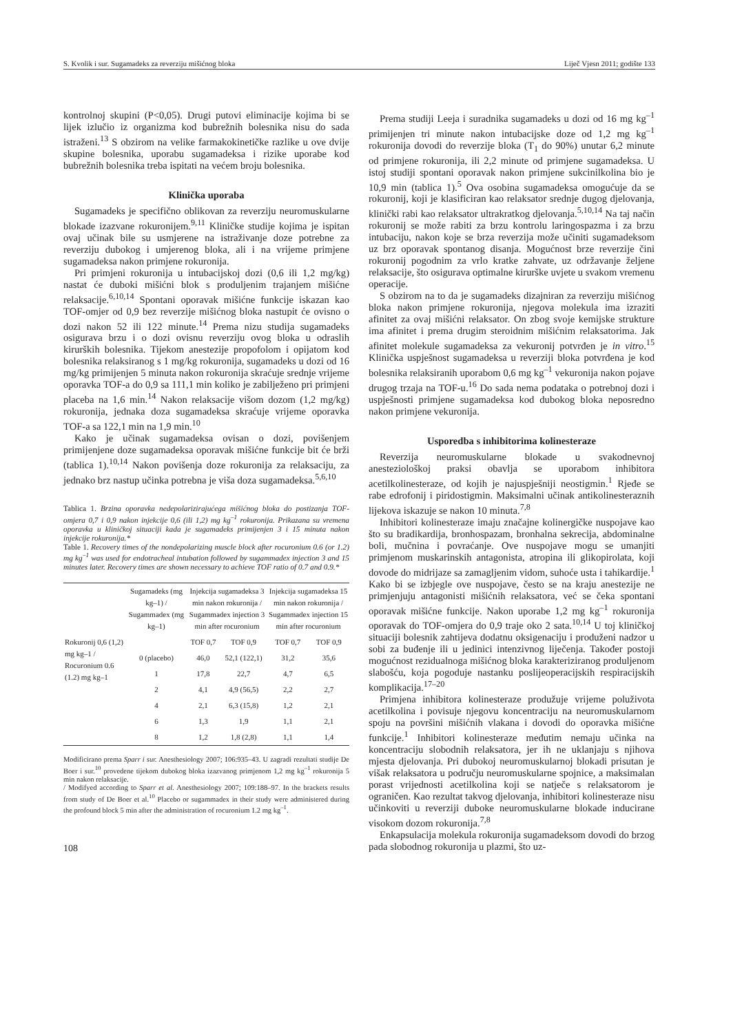S. Kvolik i sur. Sugamadeks za reverziju mišićnog bloka Liječ Vjesn 2011; godište 133
kontrolnoj skupini (P<0,05). Drugi putovi eliminacije kojima bi se lijek izlučio iz organizma kod bubrežnih bolesnika nisu do sada istraženi.<sup>13</sup> S obzirom na velike farmakokinetičke razlike u ove dvije skupine bolesnika, uporabu sugamadeksa i rizike uporabe kod bubrežnih bolesnika treba ispitati na većem broju bolesnika.
Klinička uporaba
Sugamadeks je specifično oblikovan za reverziju neuromuskularne blokade izazvane rokuronijem.<sup>9,11</sup> Kliničke studije kojima je ispitan ovaj učinak bile su usmjerene na istraživanje doze potrebne za reverziju dubokog i umjerenog bloka, ali i na vrijeme primjene sugamadeksa nakon primjene rokuronija.
Pri primjeni rokuronija u intubacijskoj dozi (0,6 ili 1,2 mg/kg) nastat će duboki mišićni blok s produljenim trajanjem mišićne relaksacije.<sup>6,10,14</sup> Spontani oporavak mišićne funkcije iskazan kao TOF-omjer od 0,9 bez reverzije mišićnog bloka nastupit će ovisno o dozi nakon 52 ili 122 minute.<sup>14</sup> Prema nizu studija sugamadeks osigurava brzu i o dozi ovisnu reverziju ovog bloka u odraslih kirurških bolesnika. Tijekom anestezije propofolom i opijatom kod bolesnika relaksiranog s 1 mg/kg rokuronija, sugamadeks u dozi od 16 mg/kg primijenjen 5 minuta nakon rokuronija skraćuje srednje vrijeme oporavka TOF-a do 0,9 sa 111,1 min koliko je zabilježeno pri primjeni placeba na 1,6 min.<sup>14</sup> Nakon relaksacije višom dozom (1,2 mg/kg) rokuronija, jednaka doza sugamadeksa skraćuje vrijeme oporavka TOF-a sa 122,1 min na 1,9 min.<sup>10</sup>
Kako je učinak sugamadeksa ovisan o dozi, povišenjem primijenjene doze sugamadeksa oporavak mišićne funkcije bit će brži (tablica 1).<sup>10,14</sup> Nakon povišenja doze rokuronija za relaksaciju, za jednako brz nastup učinka potrebna je viša doza sugamadeksa.<sup>5,6,10</sup>
Tablica 1. Brzina oporavka nedepolarizirajućega mišićnog bloka do postizanja TOF-omjera 0,7 i 0,9 nakon injekcije 0,6 (ili 1,2) mg kg<sup>–1</sup> rokuronija. Prikazana su vremena oporavka u kliničkoj situaciji kada je sugamadeks primijenjen 3 i 15 minuta nakon injekcije rokuronija.*
Table 1. Recovery times of the nondepolarizing muscle block after rocuronium 0.6 (or 1.2) mg kg<sup>–1</sup> was used for endotracheal intubation followed by sugammadex injection 3 and 15 minutes later. Recovery times are shown necessary to achieve TOF ratio of 0.7 and 0.9.*
| | Sugamadeks (mg kg–1) / Sugammadex (mg kg–1) | Injekcija sugamadeksa 3 min nakon rokuronija / Sugammadex injection 3 min after rocuronium | | Injekcija sugamadeksa 15 min nakon rokuronija / Sugammadex injection 15 min after rocuronium | |
| --- | --- | --- | --- | --- | --- |
| Rokuronij 0,6 (1,2) mg kg–1 / Rocuronium 0.6 (1.2) mg kg–1 | | TOF 0,7 | TOF 0,9 | TOF 0,7 | TOF 0,9 |
| | 0 (placebo) | 46,0 | 52,1 (122,1) | 31,2 | 35,6 |
| | 1 | 17,8 | 22,7 | 4,7 | 6,5 |
| | 2 | 4,1 | 4,9 (56,5) | 2,2 | 2,7 |
| | 4 | 2,1 | 6,3 (15,8) | 1,2 | 2,1 |
| | 6 | 1,3 | 1,9 | 1,1 | 2,1 |
| | 8 | 1,2 | 1,8 (2,8) | 1,1 | 1,4 |
Modificirano prema Sparr i sur. Anesthesiology 2007; 106:935–43. U zagradi rezultati studije De Boer i sur.<sup>10</sup> provedene tijekom dubokog bloka izazvanog primjenom 1,2 mg kg<sup>–1</sup> rokuronija 5 min nakon relaksacije.
/ Modifyed according to Sparr et al. Anesthesiology 2007; 109:188–97. In the brackets results from study of De Boer et al.<sup>10</sup> Placebo or sugammadex in their study were administered during the profound block 5 min after the administration of rocuronium 1.2 mg kg<sup>–1</sup>.
108
Prema studiji Leeja i suradnika sugamadeks u dozi od 16 mg kg<sup>–1</sup> primijenjen tri minute nakon intubacijske doze od 1,2 mg kg<sup>–1</sup> rokuronija dovodi do reverzije bloka (T<sub>1</sub> do 90%) unutar 6,2 minute od primjene rokuronija, ili 2,2 minute od primjene sugamadeksa. U istoj studiji spontani oporavak nakon primjene sukcinilkolina bio je 10,9 min (tablica 1).<sup>5</sup> Ova osobina sugamadeksa omogućuje da se rokuronij, koji je klasificiran kao relaksator srednje dugog djelovanja, klinički rabi kao relaksator ultrakratkog djelovanja.<sup>5,10,14</sup> Na taj način rokuronij se može rabiti za brzu kontrolu laringospazma i za brzu intubaciju, nakon koje se brza reverzija može učiniti sugamadeksom uz brz oporavak spontanog disanja. Mogućnost brze reverzije čini rokuronij pogodnim za vrlo kratke zahvate, uz održavanje željene relaksacije, što osigurava optimalne kirurške uvjete u svakom vremenu operacije.
S obzirom na to da je sugamadeks dizajniran za reverziju mišićnog bloka nakon primjene rokuronija, njegova molekula ima izraziti afinitet za ovaj mišićni relaksator. On zbog svoje kemijske strukture ima afinitet i prema drugim steroidnim mišićnim relaksatorima. Jak afinitet molekule sugamadeksa za vekuronij potvrđen je in vitro.<sup>15</sup> Klinička uspješnost sugamadeksa u reverziji bloka potvrđena je kod bolesnika relaksiranih uporabom 0,6 mg kg<sup>–1</sup> vekuronija nakon pojave drugog trzaja na TOF-u.<sup>16</sup> Do sada nema podataka o potrebnoj dozi i uspješnosti primjene sugamadeksa kod dubokog bloka neposredno nakon primjene vekuronija.
Usporedba s inhibitorima kolinesteraze
Reverzija neuromuskularne blokade u svakodnevnoj anesteziološkoj praksi obavlja se uporabom inhibitora acetilkolinesteraze, od kojih je najuspješniji neostigmin.<sup>1</sup> Rjeđe se rabe edrofonij i piridostigmin. Maksimalni učinak antikolinesteraznih lijekova iskazuje se nakon 10 minuta.<sup>7,8</sup>
Inhibitori kolinesteraze imaju značajne kolinergičke nuspojave kao što su bradikardija, bronhospazam, bronhalna sekrecija, abdominalne boli, mučnina i povraćanje. Ove nuspojave mogu se umanjiti primjenom muskarinskih antagonista, atropina ili glikopirolata, koji dovode do midrijaze sa zamagljenim vidom, suhoće usta i tahikardije.<sup>1</sup> Kako bi se izbjegle ove nuspojave, često se na kraju anestezije ne primjenjuju antagonisti mišićnih relaksatora, već se čeka spontani oporavak mišićne funkcije. Nakon uporabe 1,2 mg kg<sup>–1</sup> rokuronija oporavak do TOF-omjera do 0,9 traje oko 2 sata.<sup>10,14</sup> U toj kliničkoj situaciji bolesnik zahtijeva dodatnu oksigenaciju i produženi nadzor u sobi za buđenje ili u jedinici intenzivnog liječenja. Također postoji mogućnost rezidualnoga mišićnog bloka karakteriziranog produljenom slabošću, koja pogoduje nastanku poslijeoperacijskih respiracijskih komplikacija.<sup>17–20</sup>
Primjena inhibitora kolinesteraze produžuje vrijeme poluživota acetilkolina i povisuje njegovu koncentraciju na neuromuskularnom spoju na površini mišićnih vlakana i dovodi do oporavka mišićne funkcije.<sup>1</sup> Inhibitori kolinesteraze međutim nemaju učinka na koncentraciju slobodnih relaksatora, jer ih ne uklanjaju s njihova mjesta djelovanja. Pri dubokoj neuromuskularnoj blokadi prisutan je višak relaksatora u području neuromuskularne spojnice, a maksimalan porast vrijednosti acetilkolina koji se natječe s relaksatorom je ograničen. Kao rezultat takvog djelovanja, inhibitori kolinesteraze nisu učinkoviti u reverziji duboke neuromuskularne blokade inducirane visokom dozom rokuronija.<sup>7,8</sup>
Enkapsulacija molekula rokuronija sugamadeksom dovodi do brzog pada slobodnog rokuronija u plazmi, što uz-